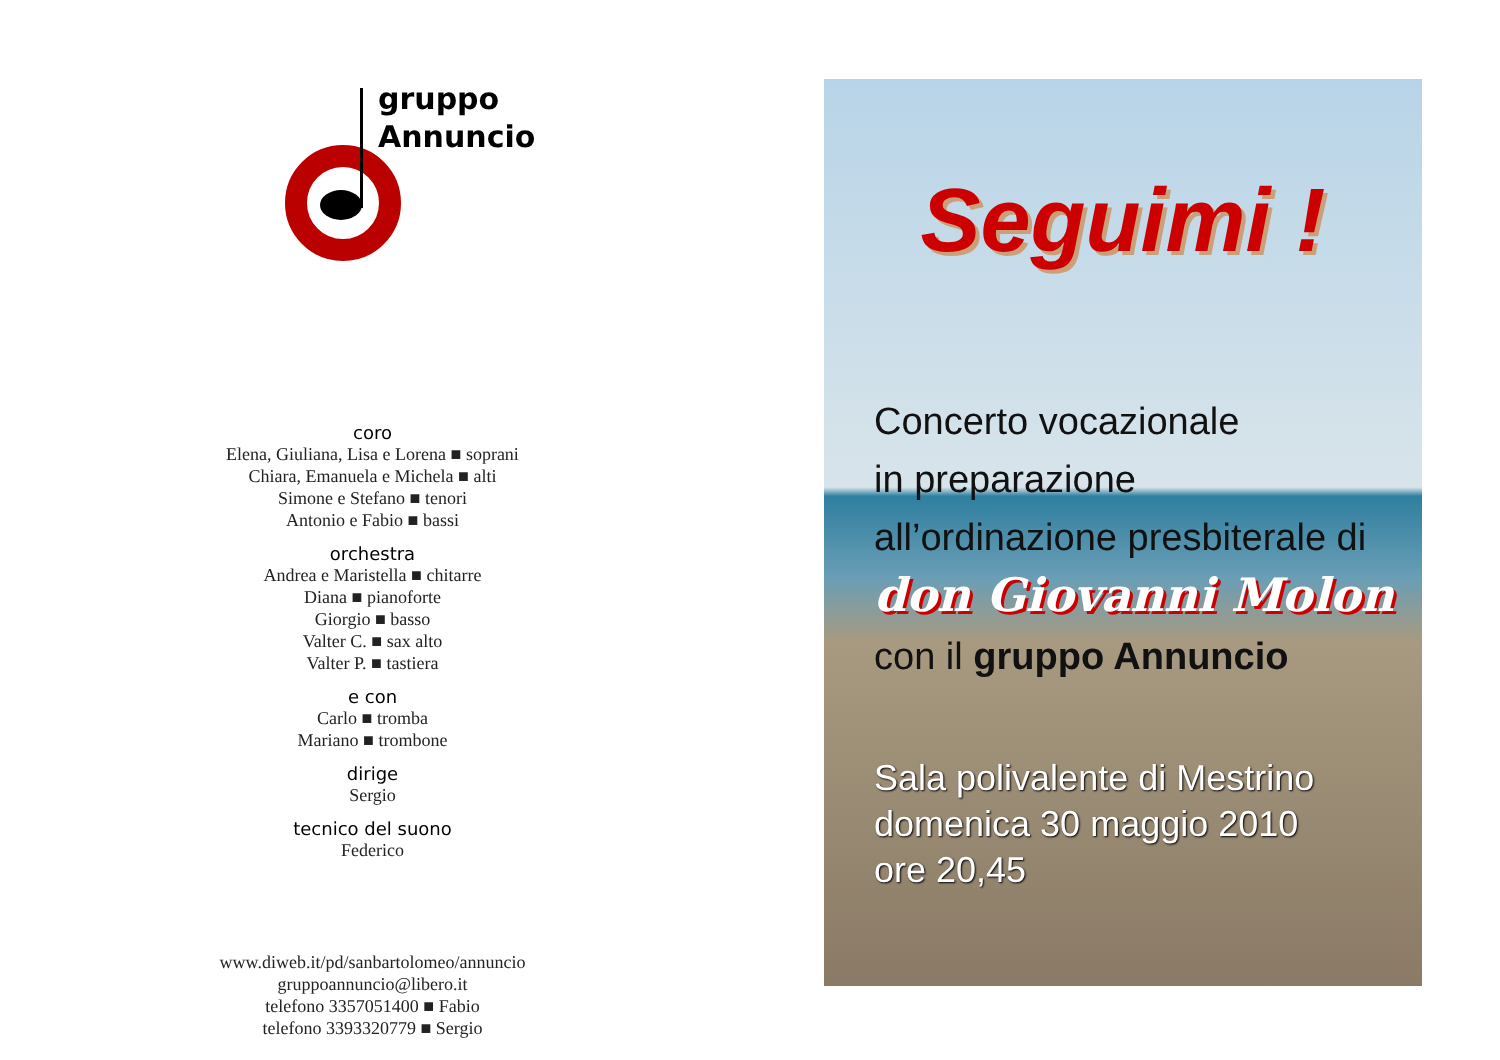gruppo
Annuncio
coro
Elena, Giuliana, Lisa e Lorena ■ soprani
Chiara, Emanuela e Michela ■ alti
Simone e Stefano ■ tenori
Antonio e Fabio ■ bassi
orchestra
Andrea e Maristella ■ chitarre
Diana ■ pianoforte
Giorgio ■ basso
Valter C. ■ sax alto
Valter P. ■ tastiera
e con
Carlo ■ tromba
Mariano ■ trombone
dirige
Sergio
tecnico del suono
Federico
www.diweb.it/pd/sanbartolomeo/annuncio
gruppoannuncio@libero.it
telefono 3357051400 ■ Fabio
telefono 3393320779 ■ Sergio
Seguimi !
Concerto vocazionale
in preparazione
all’ordinazione presbiterale di
don Giovanni Molon
con il gruppo Annuncio
Sala polivalente di Mestrino
domenica 30 maggio 2010
ore 20,45